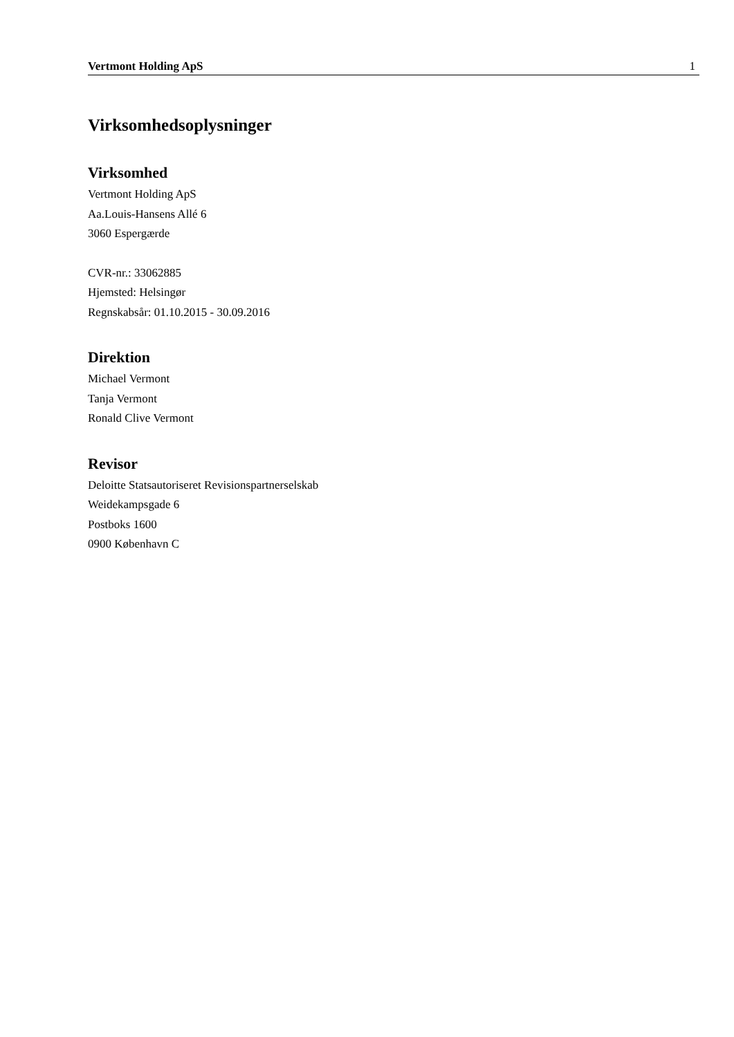Vertmont Holding ApS 1
Virksomhedsoplysninger
Virksomhed
Vertmont Holding ApS
Aa.Louis-Hansens Allé 6
3060 Espergærde
CVR-nr.: 33062885
Hjemsted: Helsingør
Regnskabsår: 01.10.2015 - 30.09.2016
Direktion
Michael Vermont
Tanja Vermont
Ronald Clive Vermont
Revisor
Deloitte Statsautoriseret Revisionspartnerselskab
Weidekampsgade 6
Postboks 1600
0900 København C